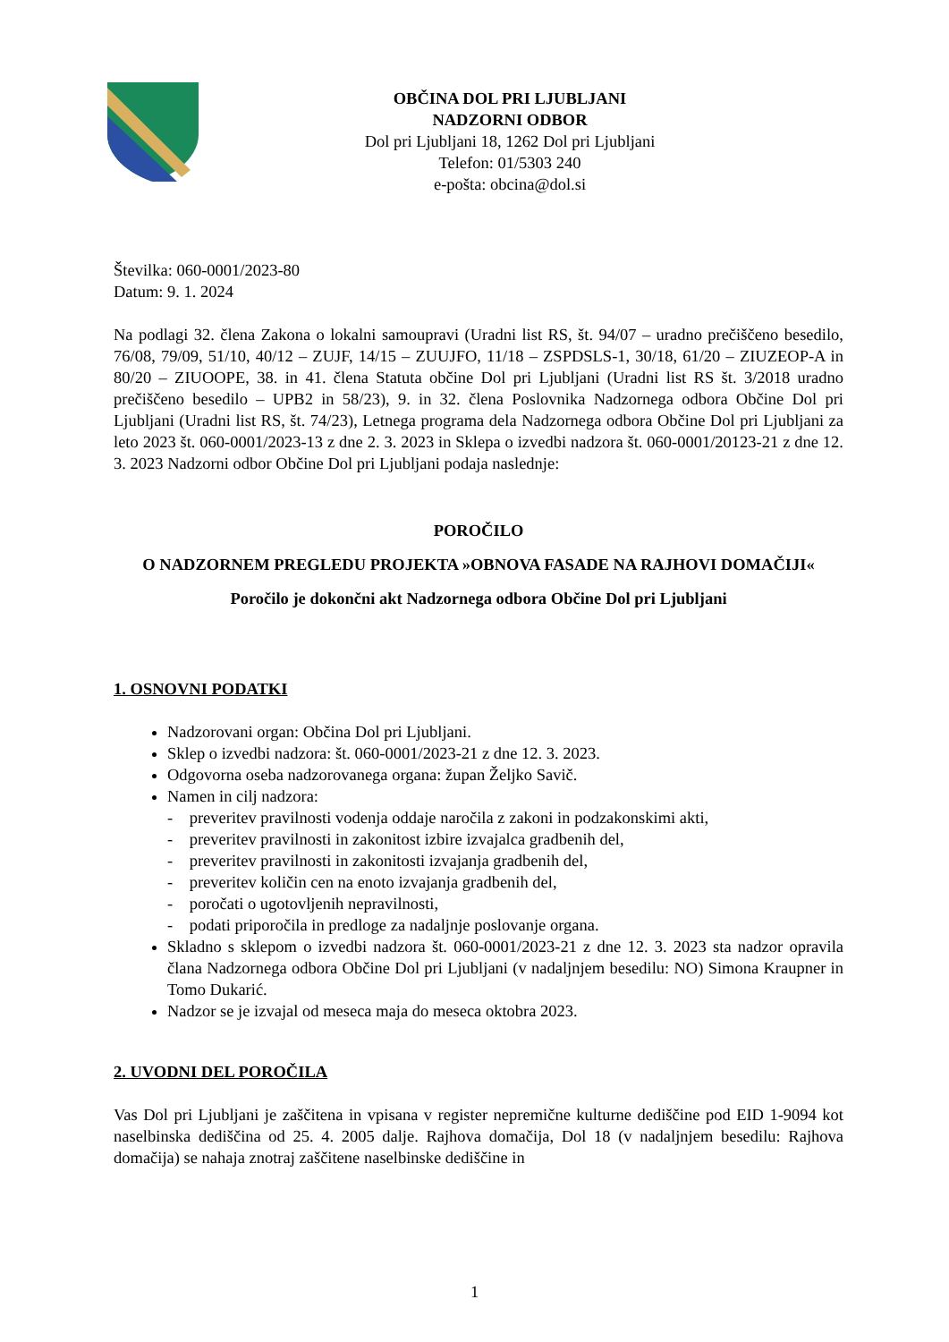OBČINA DOL PRI LJUBLJANI
NADZORNI ODBOR
Dol pri Ljubljani 18, 1262 Dol pri Ljubljani
Telefon: 01/5303 240
e-pošta: obcina@dol.si
Številka: 060-0001/2023-80
Datum: 9. 1. 2024
Na podlagi 32. člena Zakona o lokalni samoupravi (Uradni list RS, št. 94/07 – uradno prečiščeno besedilo, 76/08, 79/09, 51/10, 40/12 – ZUJF, 14/15 – ZUUJFO, 11/18 – ZSPDSLS-1, 30/18, 61/20 – ZIUZEOP-A in 80/20 – ZIUOOPE, 38. in 41. člena Statuta občine Dol pri Ljubljani (Uradni list RS št. 3/2018 uradno prečiščeno besedilo – UPB2 in 58/23), 9. in 32. člena Poslovnika Nadzornega odbora Občine Dol pri Ljubljani (Uradni list RS, št. 74/23), Letnega programa dela Nadzornega odbora Občine Dol pri Ljubljani za leto 2023 št. 060-0001/2023-13 z dne 2. 3. 2023 in Sklepa o izvedbi nadzora št. 060-0001/20123-21 z dne 12. 3. 2023 Nadzorni odbor Občine Dol pri Ljubljani podaja naslednje:
POROČILO
O NADZORNEM PREGLEDU PROJEKTA »OBNOVA FASADE NA RAJHOVI DOMAČIJI«
Poročilo je dokončni akt Nadzornega odbora Občine Dol pri Ljubljani
1. OSNOVNI PODATKI
Nadzorovani organ: Občina Dol pri Ljubljani.
Sklep o izvedbi nadzora: št. 060-0001/2023-21 z dne 12. 3. 2023.
Odgovorna oseba nadzorovanega organa: župan Željko Savič.
Namen in cilj nadzora:
- preveritev pravilnosti vodenja oddaje naročila z zakoni in podzakonskimi akti,
- preveritev pravilnosti in zakonitost izbire izvajalca gradbenih del,
- preveritev pravilnosti in zakonitosti izvajanja gradbenih del,
- preveritev količin cen na enoto izvajanja gradbenih del,
- poročati o ugotovljenih nepravilnosti,
- podati priporočila in predloge za nadaljnje poslovanje organa.
Skladno s sklepom o izvedbi nadzora št. 060-0001/2023-21 z dne 12. 3. 2023 sta nadzor opravila člana Nadzornega odbora Občine Dol pri Ljubljani (v nadaljnjem besedilu: NO) Simona Kraupner in Tomo Dukarić.
Nadzor se je izvajal od meseca maja do meseca oktobra 2023.
2. UVODNI DEL POROČILA
Vas Dol pri Ljubljani je zaščitena in vpisana v register nepremične kulturne dediščine pod EID 1-9094 kot naselbinska dediščina od 25. 4. 2005 dalje. Rajhova domačija, Dol 18 (v nadaljnjem besedilu: Rajhova domačija) se nahaja znotraj zaščitene naselbinske dediščine in
1